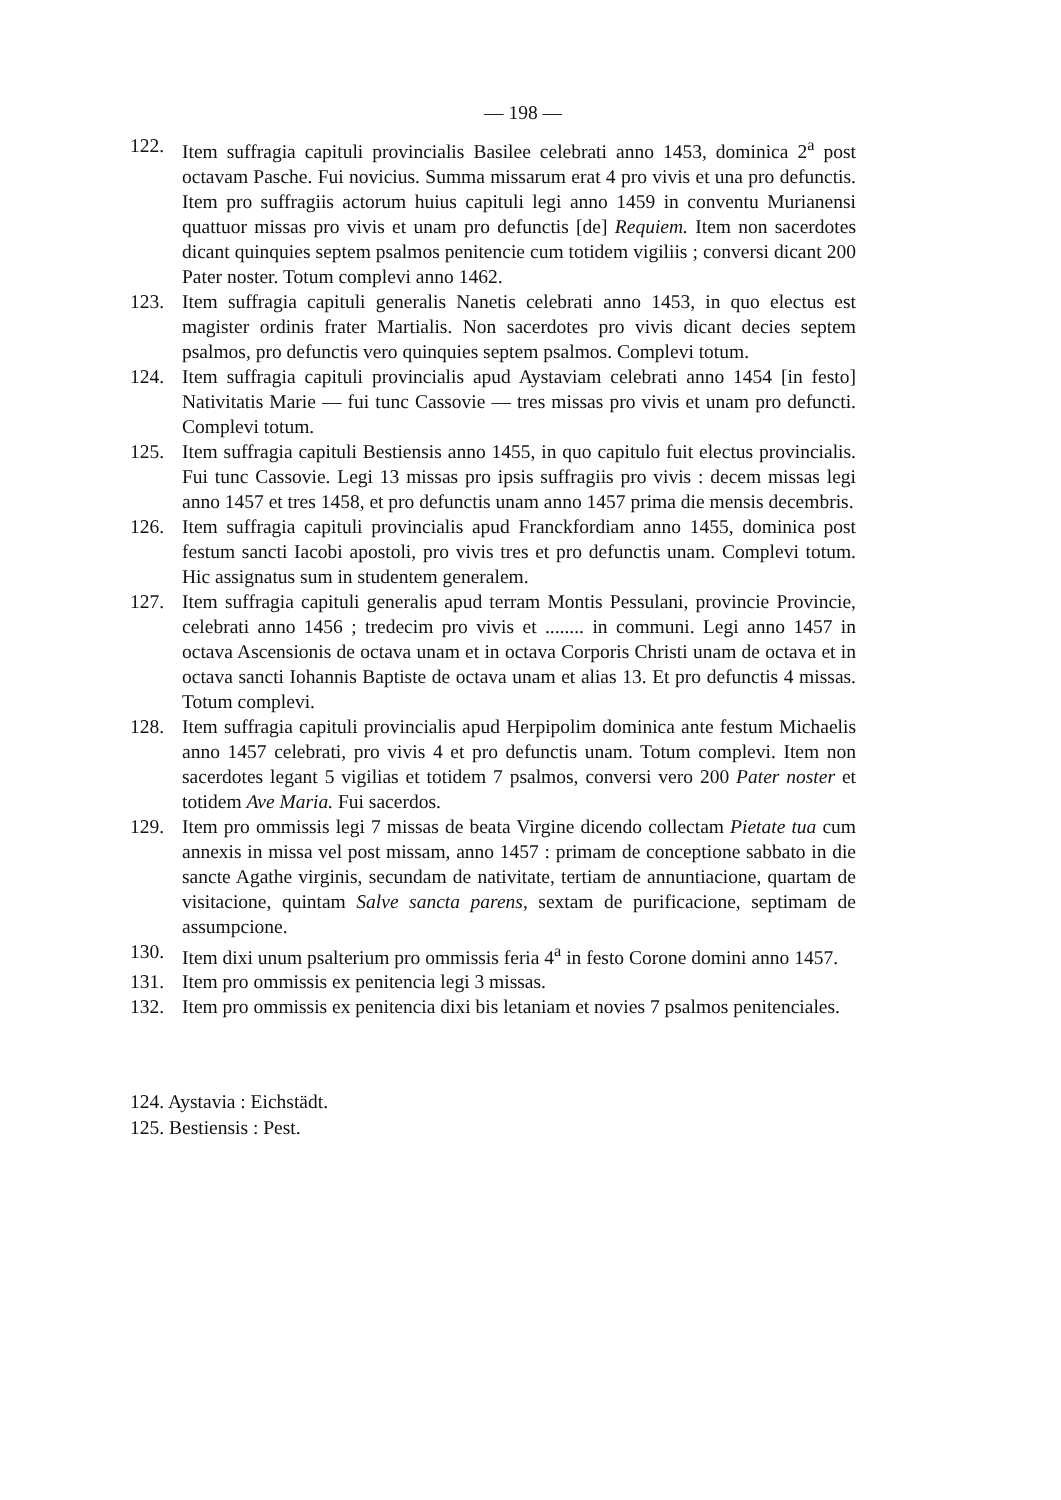— 198 —
122. Item suffragia capituli provincialis Basilee celebrati anno 1453, dominica 2<sup>a</sup> post octavam Pasche. Fui novicius. Summa missarum erat 4 pro vivis et una pro defunctis. Item pro suffragiis actorum huius capituli legi anno 1459 in conventu Murianensi quattuor missas pro vivis et unam pro defunctis [de] Requiem. Item non sacerdotes dicant quinquies septem psalmos penitencie cum totidem vigiliis ; conversi dicant 200 Pater noster. Totum complevi anno 1462.
123. Item suffragia capituli generalis Nanetis celebrati anno 1453, in quo electus est magister ordinis frater Martialis. Non sacerdotes pro vivis dicant decies septem psalmos, pro defunctis vero quinquies septem psalmos. Complevi totum.
124. Item suffragia capituli provincialis apud Aystaviam celebrati anno 1454 [in festo] Nativitatis Marie — fui tunc Cassovie — tres missas pro vivis et unam pro defuncti. Complevi totum.
125. Item suffragia capituli Bestiensis anno 1455, in quo capitulo fuit electus provincialis. Fui tunc Cassovie. Legi 13 missas pro ipsis suffragiis pro vivis : decem missas legi anno 1457 et tres 1458, et pro defunctis unam anno 1457 prima die mensis decembris.
126. Item suffragia capituli provincialis apud Franckfordiam anno 1455, dominica post festum sancti Iacobi apostoli, pro vivis tres et pro defunctis unam. Complevi totum. Hic assignatus sum in studentem generalem.
127. Item suffragia capituli generalis apud terram Montis Pessulani, provincie Provincie, celebrati anno 1456 ; tredecim pro vivis et ........ in communi. Legi anno 1457 in octava Ascensionis de octava unam et in octava Corporis Christi unam de octava et in octava sancti Iohannis Baptiste de octava unam et alias 13. Et pro defunctis 4 missas. Totum complevi.
128. Item suffragia capituli provincialis apud Herpipolim dominica ante festum Michaelis anno 1457 celebrati, pro vivis 4 et pro defunctis unam. Totum complevi. Item non sacerdotes legant 5 vigilias et totidem 7 psalmos, conversi vero 200 Pater noster et totidem Ave Maria. Fui sacerdos.
129. Item pro ommissis legi 7 missas de beata Virgine dicendo collectam Pietate tua cum annexis in missa vel post missam, anno 1457 : primam de conceptione sabbato in die sancte Agathe virginis, secundam de nativitate, tertiam de annuntiacione, quartam de visitacione, quintam Salve sancta parens, sextam de purificacione, septimam de assumpcione.
130. Item dixi unum psalterium pro ommissis feria 4<sup>a</sup> in festo Corone domini anno 1457.
131. Item pro ommissis ex penitencia legi 3 missas.
132. Item pro ommissis ex penitencia dixi bis letaniam et novies 7 psalmos penitenciales.
124. Aystavia : Eichstädt.
125. Bestiensis : Pest.